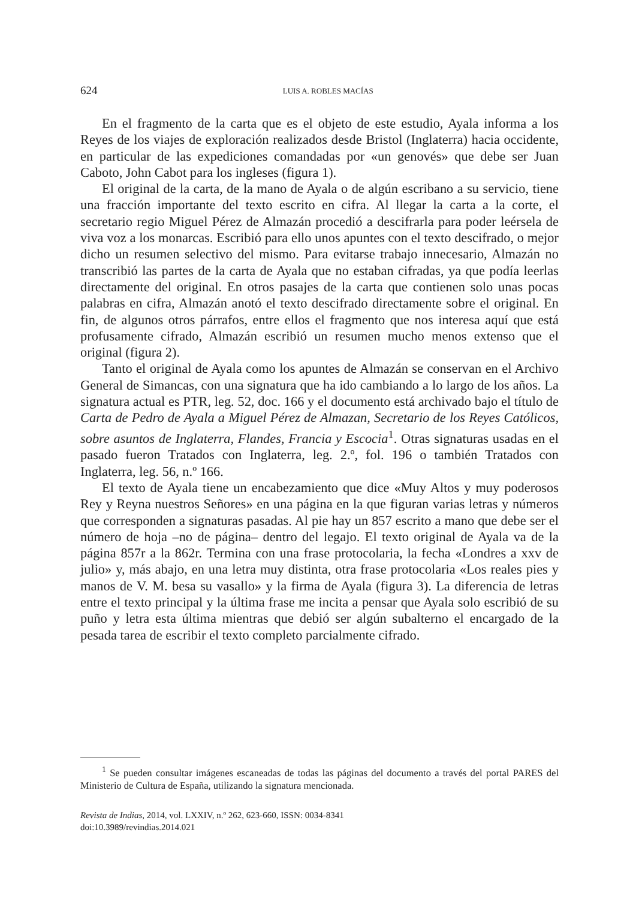624
LUIS A. ROBLES MACÍAS
En el fragmento de la carta que es el objeto de este estudio, Ayala informa a los Reyes de los viajes de exploración realizados desde Bristol (Inglaterra) hacia occidente, en particular de las expediciones comandadas por «un genovés» que debe ser Juan Caboto, John Cabot para los ingleses (figura 1).
El original de la carta, de la mano de Ayala o de algún escribano a su servicio, tiene una fracción importante del texto escrito en cifra. Al llegar la carta a la corte, el secretario regio Miguel Pérez de Almazán procedió a descifrarla para poder leérsela de viva voz a los monarcas. Escribió para ello unos apuntes con el texto descifrado, o mejor dicho un resumen selectivo del mismo. Para evitarse trabajo innecesario, Almazán no transcribió las partes de la carta de Ayala que no estaban cifradas, ya que podía leerlas directamente del original. En otros pasajes de la carta que contienen solo unas pocas palabras en cifra, Almazán anotó el texto descifrado directamente sobre el original. En fin, de algunos otros párrafos, entre ellos el fragmento que nos interesa aquí que está profusamente cifrado, Almazán escribió un resumen mucho menos extenso que el original (figura 2).
Tanto el original de Ayala como los apuntes de Almazán se conservan en el Archivo General de Simancas, con una signatura que ha ido cambiando a lo largo de los años. La signatura actual es PTR, leg. 52, doc. 166 y el documento está archivado bajo el título de Carta de Pedro de Ayala a Miguel Pérez de Almazan, Secretario de los Reyes Católicos, sobre asuntos de Inglaterra, Flandes, Francia y Escocia<sup>1</sup>. Otras signaturas usadas en el pasado fueron Tratados con Inglaterra, leg. 2.º, fol. 196 o también Tratados con Inglaterra, leg. 56, n.º 166.
El texto de Ayala tiene un encabezamiento que dice «Muy Altos y muy poderosos Rey y Reyna nuestros Señores» en una página en la que figuran varias letras y números que corresponden a signaturas pasadas. Al pie hay un 857 escrito a mano que debe ser el número de hoja –no de página– dentro del legajo. El texto original de Ayala va de la página 857r a la 862r. Termina con una frase protocolaria, la fecha «Londres a xxv de julio» y, más abajo, en una letra muy distinta, otra frase protocolaria «Los reales pies y manos de V. M. besa su vasallo» y la firma de Ayala (figura 3). La diferencia de letras entre el texto principal y la última frase me incita a pensar que Ayala solo escribió de su puño y letra esta última mientras que debió ser algún subalterno el encargado de la pesada tarea de escribir el texto completo parcialmente cifrado.
<sup>1</sup> Se pueden consultar imágenes escaneadas de todas las páginas del documento a través del portal PARES del Ministerio de Cultura de España, utilizando la signatura mencionada.
Revista de Indias, 2014, vol. LXXIV, n.º 262, 623-660, ISSN: 0034-8341
doi:10.3989/revindias.2014.021